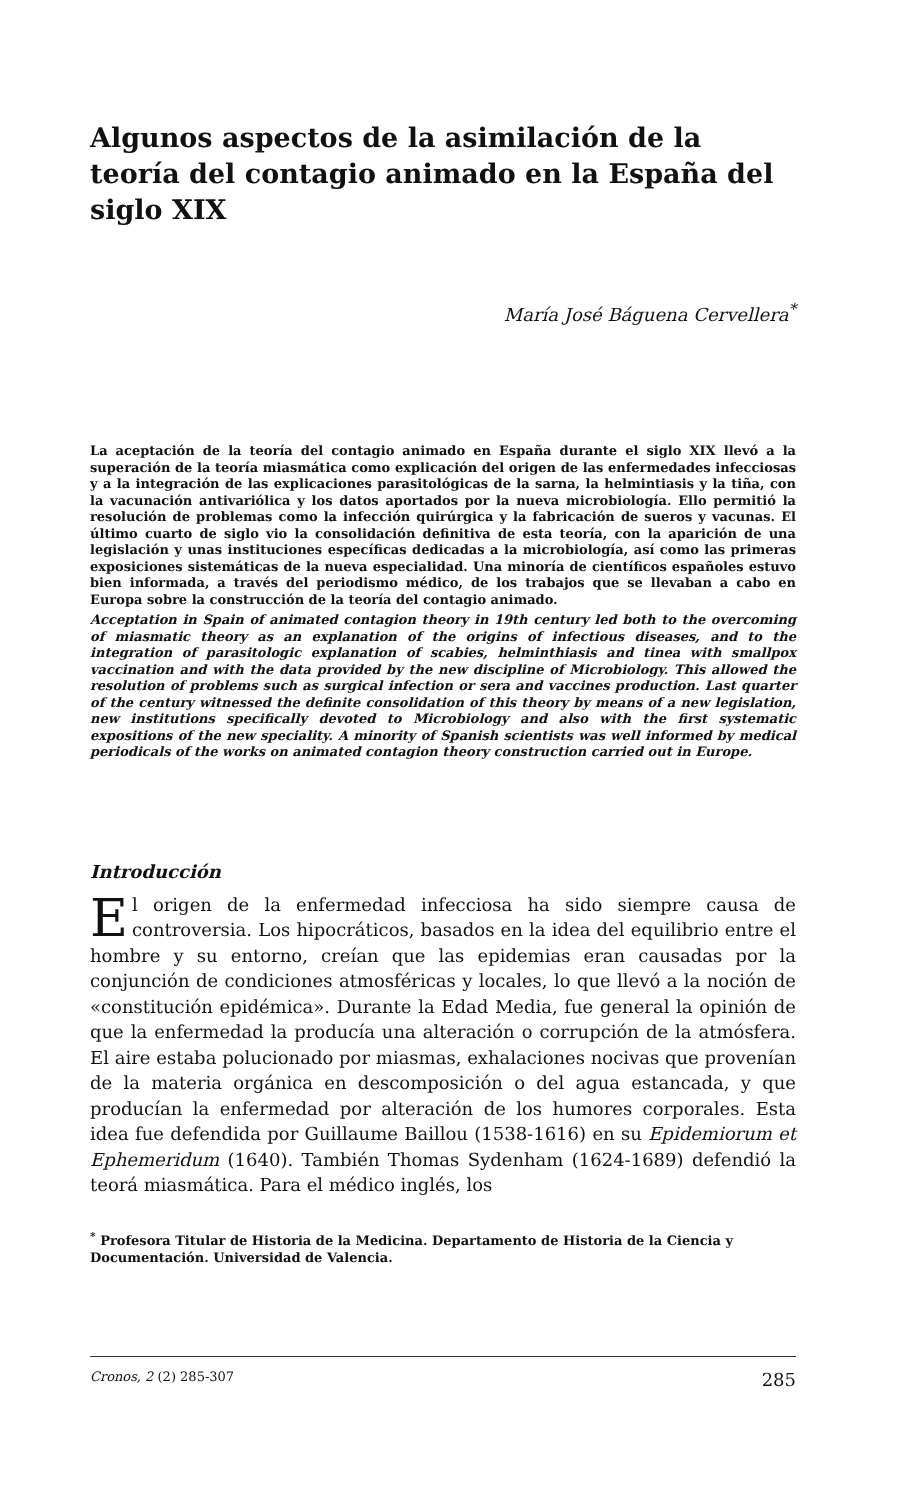Algunos aspectos de la asimilación de la teoría del contagio animado en la España del siglo XIX
María José Báguena Cervellera<sup>*</sup>
La aceptación de la teoría del contagio animado en España durante el siglo XIX llevó a la superación de la teoría miasmática como explicación del origen de las enfermedades infecciosas y a la integración de las explicaciones parasitológicas de la sarna, la helmintiasis y la tiña, con la vacunación antivariólica y los datos aportados por la nueva microbiología. Ello permitió la resolución de problemas como la infección quirúrgica y la fabricación de sueros y vacunas. El último cuarto de siglo vio la consolidación definitiva de esta teoría, con la aparición de una legislación y unas instituciones específicas dedicadas a la microbiología, así como las primeras exposiciones sistemáticas de la nueva especialidad. Una minoría de científicos españoles estuvo bien informada, a través del periodismo médico, de los trabajos que se llevaban a cabo en Europa sobre la construcción de la teoría del contagio animado.
Acceptation in Spain of animated contagion theory in 19th century led both to the overcoming of miasmatic theory as an explanation of the origins of infectious diseases, and to the integration of parasitologic explanation of scabies, helminthiasis and tinea with smallpox vaccination and with the data provided by the new discipline of Microbiology. This allowed the resolution of problems such as surgical infection or sera and vaccines production. Last quarter of the century witnessed the definite consolidation of this theory by means of a new legislation, new institutions specifically devoted to Microbiology and also with the first systematic expositions of the new speciality. A minority of Spanish scientists was well informed by medical periodicals of the works on animated contagion theory construction carried out in Europe.
Introducción
El origen de la enfermedad infecciosa ha sido siempre causa de controversia. Los hipocráticos, basados en la idea del equilibrio entre el hombre y su entorno, creían que las epidemias eran causadas por la conjunción de condiciones atmosféricas y locales, lo que llevó a la noción de «constitución epidémica». Durante la Edad Media, fue general la opinión de que la enfermedad la producía una alteración o corrupción de la atmósfera. El aire estaba polucionado por miasmas, exhalaciones nocivas que provenían de la materia orgánica en descomposición o del agua estancada, y que producían la enfermedad por alteración de los humores corporales. Esta idea fue defendida por Guillaume Baillou (1538-1616) en su Epidemiorum et Ephemeridum (1640). También Thomas Sydenham (1624-1689) defendió la teorá miasmática. Para el médico inglés, los
<sup>*</sup> Profesora Titular de Historia de la Medicina. Departamento de Historia de la Ciencia y Documentación. Universidad de Valencia.
Cronos, 2 (2) 285-307 285